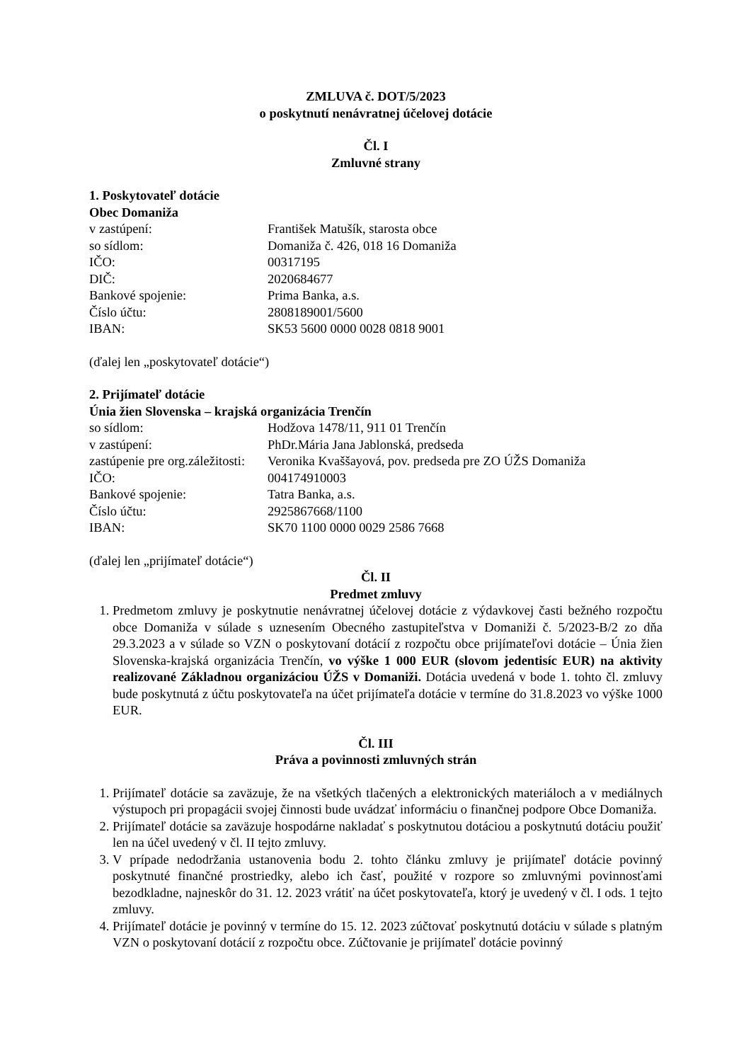ZMLUVA č. DOT/5/2023
o poskytnutí nenávratnej účelovej dotácie
Čl. I
Zmluvné strany
1. Poskytovateľ dotácie
Obec Domaniža
| v zastúpení: | František Matušík, starosta obce |
| so sídlom: | Domaniža č. 426, 018 16 Domaniža |
| IČO: | 00317195 |
| DIČ: | 2020684677 |
| Bankové spojenie: | Prima Banka, a.s. |
| Číslo účtu: | 2808189001/5600 |
| IBAN: | SK53 5600 0000 0028 0818 9001 |
(ďalej len „poskytovateľ dotácie“)
2. Prijímateľ dotácie
Únia žien Slovenska – krajská organizácia Trenčín
| so sídlom: | Hodžova 1478/11, 911 01 Trenčín |
| v zastúpení: | PhDr.Mária Jana Jablonská, predseda |
| zastúpenie pre org.záležitosti: | Veronika Kvaššayová, pov. predseda pre ZO ÚŽS Domaniža |
| IČO: | 004174910003 |
| Bankové spojenie: | Tatra Banka, a.s. |
| Číslo účtu: | 2925867668/1100 |
| IBAN: | SK70 1100 0000 0029 2586 7668 |
(ďalej len „prijímateľ dotácie“)
Čl. II
Predmet zmluvy
1. Predmetom zmluvy je poskytnutie nenávratnej účelovej dotácie z výdavkovej časti bežného rozpočtu obce Domaniža v súlade s uznesením Obecného zastupiteľstva v Domaniži č. 5/2023-B/2 zo dňa 29.3.2023 a v súlade so VZN o poskytovaní dotácií z rozpočtu obce prijímateľovi dotácie – Únia žien Slovenska-krajská organizácia Trenčín, vo výške 1 000 EUR (slovom jedentisíc EUR) na aktivity realizované Základnou organizáciou ÚŽS v Domaniži. Dotácia uvedená v bode 1. tohto čl. zmluvy bude poskytnutá z účtu poskytovateľa na účet prijímateľa dotácie v termíne do 31.8.2023 vo výške 1000 EUR.
Čl. III
Práva a povinnosti zmluvných strán
1. Prijímateľ dotácie sa zaväzuje, že na všetkých tlačených a elektronických materiáloch a v mediálnych výstupoch pri propagácii svojej činnosti bude uvádzať informáciu o finančnej podpore Obce Domaniža.
2. Prijímateľ dotácie sa zaväzuje hospodárne nakladať s poskytnutou dotáciou a poskytnutú dotáciu použiť len na účel uvedený v čl. II tejto zmluvy.
3. V prípade nedodržania ustanovenia bodu 2. tohto článku zmluvy je prijímateľ dotácie povinný poskytnuté finančné prostriedky, alebo ich časť, použité v rozpore so zmluvnými povinnosťami bezodkladne, najneskôr do 31. 12. 2023 vrátiť na účet poskytovateľa, ktorý je uvedený v čl. I ods. 1 tejto zmluvy.
4. Prijímateľ dotácie je povinný v termíne do 15. 12. 2023 zúčtovať poskytnutú dotáciu v súlade s platným VZN o poskytovaní dotácií z rozpočtu obce. Zúčtovanie je prijímateľ dotácie povinný